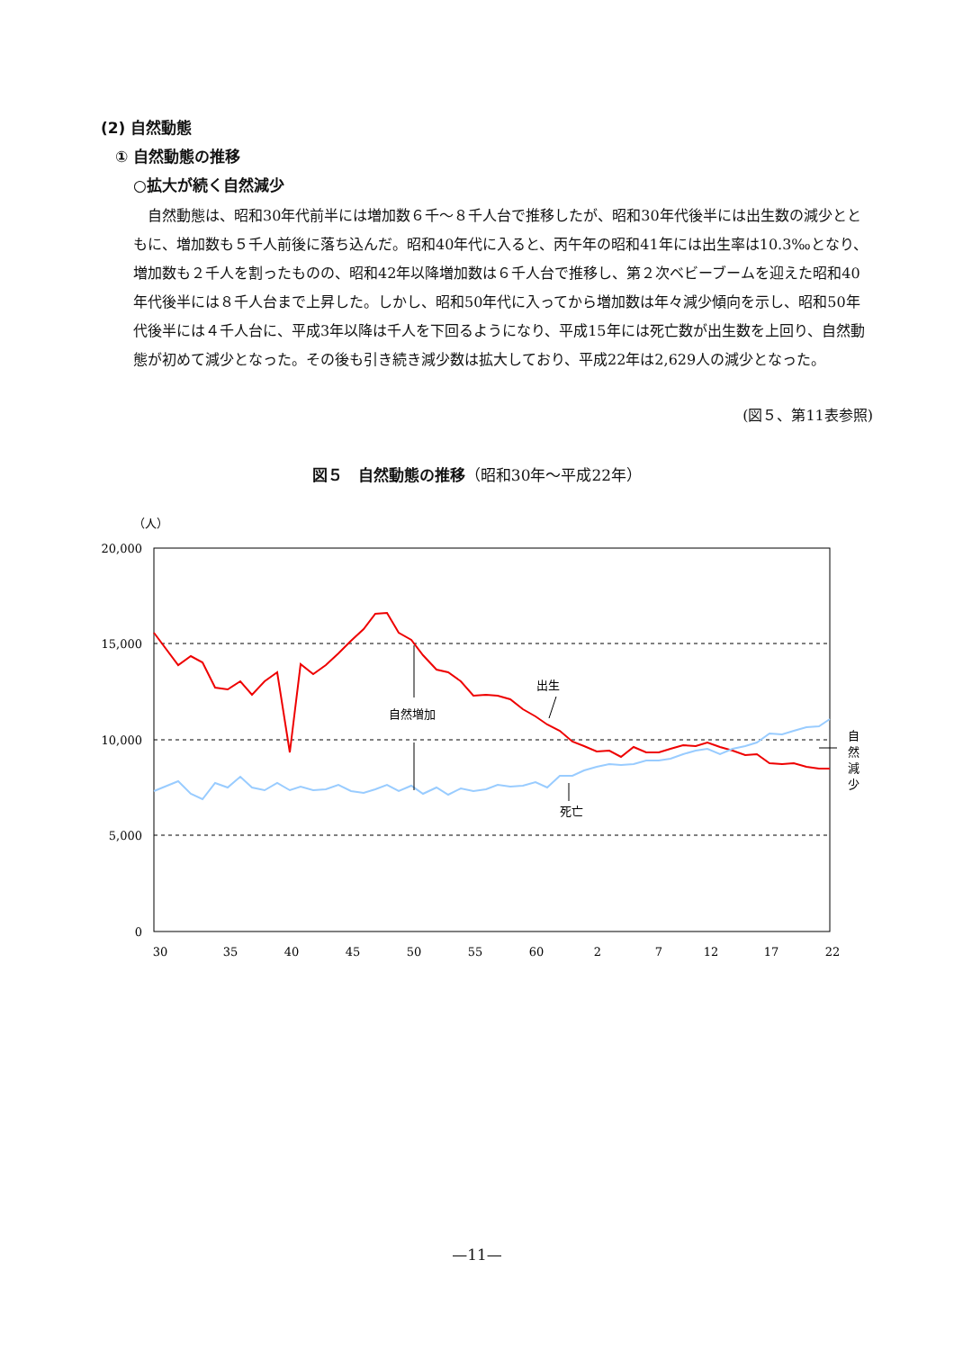(2) 自然動態
① 自然動態の推移
○拡大が続く自然減少
自然動態は、昭和30年代前半には増加数６千～８千人台で推移したが、昭和30年代後半には出生数の減少とともに、増加数も５千人前後に落ち込んだ。昭和40年代に入ると、丙午年の昭和41年には出生率は10.3‰となり、増加数も２千人を割ったものの、昭和42年以降増加数は６千人台で推移し、第２次ベビーブームを迎えた昭和40年代後半には８千人台まで上昇した。しかし、昭和50年代に入ってから増加数は年々減少傾向を示し、昭和50年代後半には４千人台に、平成3年以降は千人を下回るようになり、平成15年には死亡数が出生数を上回り、自然動態が初めて減少となった。その後も引き続き減少数は拡大しており、平成22年は2,629人の減少となった。
(図５、第11表参照)
図５　自然動態の推移（昭和30年～平成22年）
（人）
20,000
15,000
10,000
5,000
0
30
35
40
45
50
55
60
2
7
12
17
22
自然増加
出生
死亡
自
然
減
少
—11—